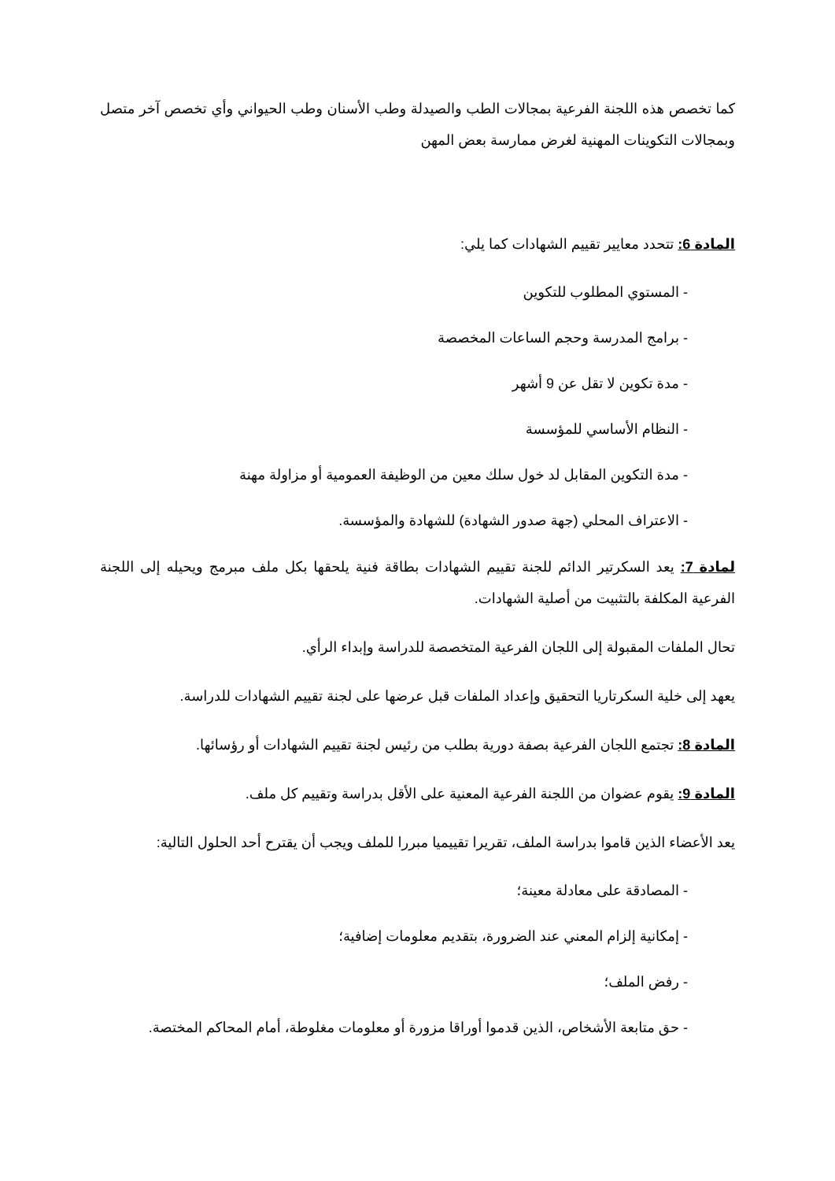كما تخصص هذه اللجنة الفرعية بمجالات الطب والصيدلة وطب الأسنان وطب الحيواني وأي تخصص آخر متصل وبمجالات التكوينات المهنية لغرض ممارسة بعض المهن
المادة 6: تتحدد معايير تقييم الشهادات كما يلي:
- المستوي المطلوب للتكوين
- برامج المدرسة وحجم الساعات المخصصة
- مدة تكوين لا تقل عن 9 أشهر
- النظام الأساسي للمؤسسة
- مدة التكوين المقابل لد خول سلك معين من الوظيفة العمومية أو مزاولة مهنة
- الاعتراف المحلي (جهة صدور الشهادة) للشهادة والمؤسسة.
لمادة 7: يعد السكرتير الدائم للجنة تقييم الشهادات بطاقة فنية يلحقها بكل ملف مبرمج ويحيله إلى اللجنة الفرعية المكلفة بالتثبيت من أصلية الشهادات.
تحال الملفات المقبولة إلى اللجان الفرعية المتخصصة للدراسة وإبداء الرأي.
يعهد إلى خلية السكرتاريا التحقيق وإعداد الملفات قبل عرضها على لجنة تقييم الشهادات للدراسة.
المادة 8: تجتمع اللجان الفرعية بصفة دورية بطلب من رئيس لجنة تقييم الشهادات أو رؤسائها.
المادة 9: يقوم عضوان من اللجنة الفرعية المعنية على الأقل بدراسة وتقييم كل ملف.
يعد الأعضاء الذين قاموا بدراسة الملف، تقريرا تقييميا مبررا للملف ويجب أن يقترح أحد الحلول التالية:
- المصادقة على معادلة معينة؛
- إمكانية إلزام المعني عند الضرورة، بتقديم معلومات إضافية؛
- رفض الملف؛
- حق متابعة الأشخاص، الذين قدموا أوراقا مزورة أو معلومات مغلوطة، أمام المحاكم المختصة.